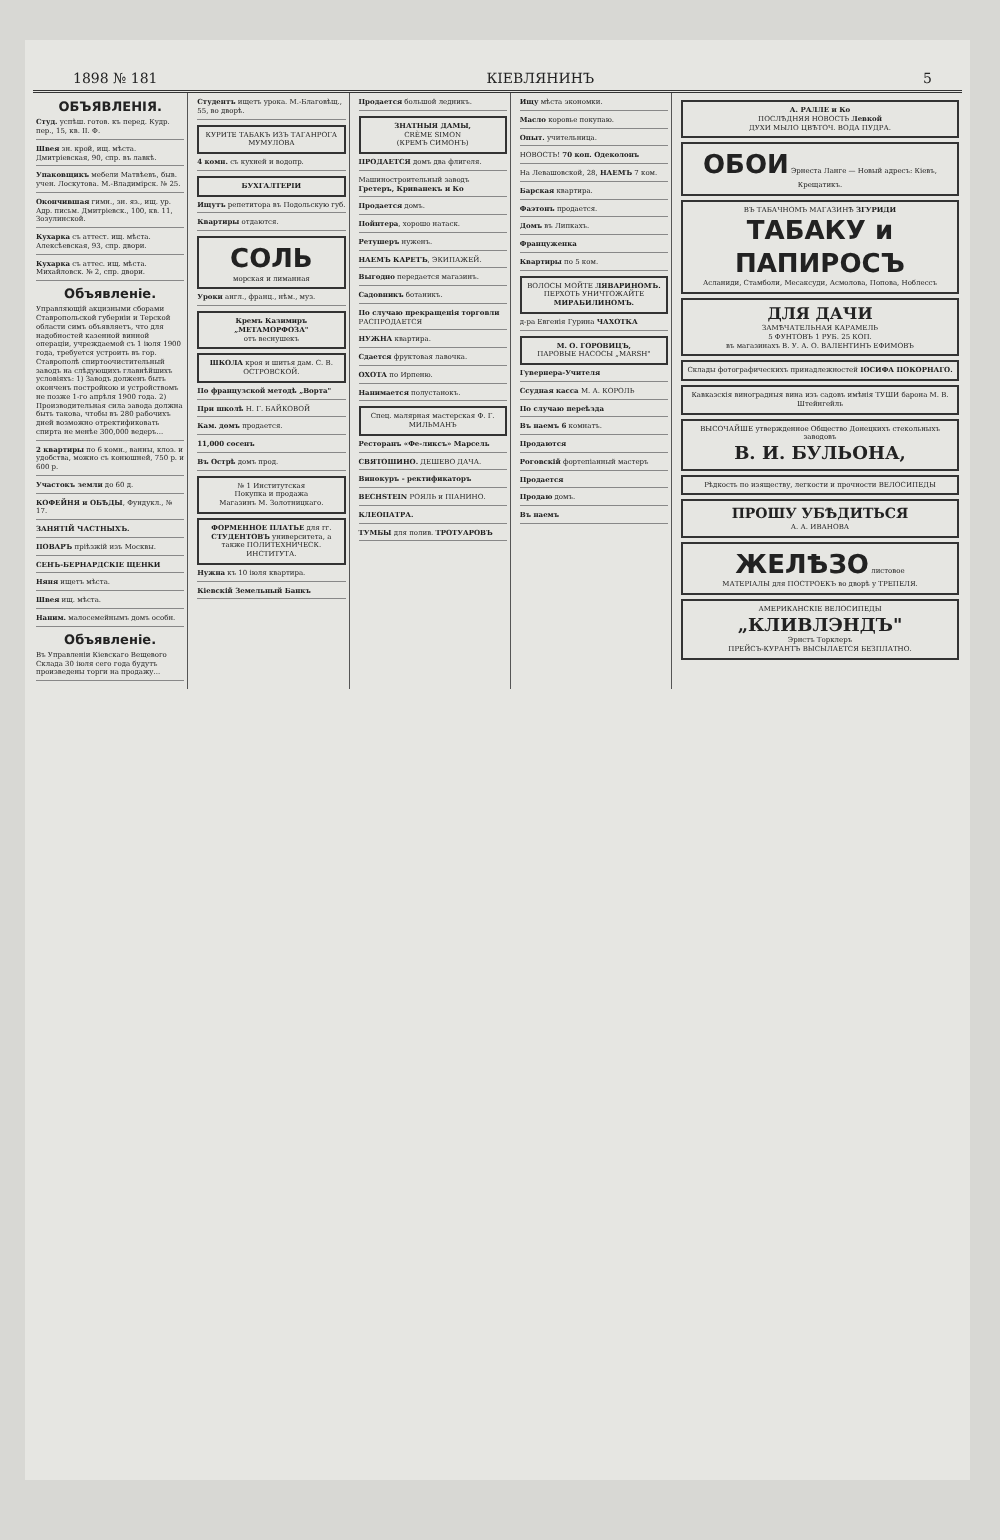1898 № 181 КІЕВЛЯНИНЪ 5
ОБЪЯВЛЕНІЯ.
Студ. успѣш. готов. къ перед. Кудр. пер., 15, кв. II. Ф.
Швея зн. крой, ищ. мѣста. Дмитріевская, 90, спр. въ лавкѣ.
Упаковщикъ мебели Матвѣевъ, быв. учен. Лоскутова. М.-Владимірск. № 25.
Окончившая гимн., зн. яз., ищ. ур. Адр. письм. Дмитріевск., 100, кв. 11, Зозулинской.
Кухарка съ аттест. ищ. мѣста. Алексѣевская, 93, спр. двори.
Кухарка съ аттес. ищ. мѣста. Михайловск. № 2, спр. двори.
Объявленіе.
Управляющій акцизными сборами Ставропольской губерніи и Терской области симъ объявляетъ, что для надобностей казенной винной операціи, учреждаемой съ 1 іюля 1900 года, требуется устроить въ гор. Ставрополѣ спиртоочистительный заводъ на слѣдующихъ главнѣйшихъ условіяхъ: 1) Заводъ долженъ быть оконченъ постройкою и устройствомъ не позже 1-го апрѣля 1900 года. 2) Производительная сила завода должна быть такова, чтобы въ 280 рабочихъ дней возможно отректификовать спирта не менѣе 300,000 ведеръ...
2 квартиры по 6 комн., ванны, клоз. и удобства, можно съ конюшней, 750 р. и 600 р.
Участокъ земли до 60 д.
КОФЕЙНЯ и ОБѢДЫ, Фундукл., № 17.
ЗАНЯТІЙ ЧАСТНЫХЪ.
ПОВАРЪ пріѣзжій изъ Москвы.
СЕНЪ-БЕРНАРДСКІЕ ЩЕНКИ
Няня ищетъ мѣста.
Швея ищ. мѣста.
Наним. малосемейнымъ домъ особн.
Объявленіе.
Въ Управленіи Кіевскаго Вещевого Склада 30 іюля сего года будутъ произведены торги на продажу...
Студентъ ищетъ урока. М.-Благовѣщ., 55, во дворѣ.
КУРИТЕ ТАБАКЪ ИЗЪ ТАГАНРОГА МУМУЛОВА
4 комн. съ кухней и водопр.
БУХГАЛТЕРІИ
Ищутъ репетитора въ Подольскую губ.
Квартиры отдаются.
СОЛЬ
морская и лиманная
Уроки англ., франц., нѣм., муз.
Кремъ Казимиръ „МЕТАМОРФОЗА"
отъ веснушекъ
ШКОЛА кроя и шитья дам. С. В. ОСТРОВСКОЙ.
По французской методѣ „Ворта"
При школѣ Н. Г. БАЙКОВОЙ
Кам. домъ продается.
11,000 сосенъ
Въ Острѣ домъ прод.
№ 1 Институтская
Покупка и продажа
Магазинъ М. Золотницкаго.
ФОРМЕННОЕ ПЛАТЬЕ для гг. СТУДЕНТОВЪ университета, а также ПОЛИТЕХНИЧЕСК. ИНСТИТУТА.
Нужна къ 10 іюля квартира.
Кіевскій Земельный Банкъ
Продается большой ледникъ.
ЗНАТНЫЯ ДАМЫ,
CRÈME SIMON
(КРЕМЪ СИМОНЪ)
ПРОДАЕТСЯ домъ два флигеля.
Машиностроительный заводъ Гретеръ, Криванекъ и Ко
Продается домъ.
Пойнтера, хорошо натаск.
Ретушеръ нуженъ.
НАЕМЪ КАРЕТЪ, ЭКИПАЖЕЙ.
Выгодно передается магазинъ.
Садовникъ ботаникъ.
По случаю прекращенія торговли РАСПРОДАЕТСЯ
НУЖНА квартира.
Сдается фруктовая лавочка.
ОХОТА по Ирпеню.
Нанимается полустанокъ.
Спец. малярная мастерская Ф. Г. МИЛЬМАНЪ
Ресторанъ «Фе-ликсъ» Марсель
СВЯТОШИНО. ДЕШЕВО ДАЧА.
Винокуръ - ректификаторъ
BECHSTEIN РОЯЛЬ и ПІАНИНО.
КЛЕОПАТРА.
ТУМБЫ для полив. ТРОТУАРОВЪ
Ищу мѣста экономки.
Масло коровье покупаю.
Опыт. учительница.
НОВОСТЬ! 70 коп. Одеколонъ
На Левашовской, 28, НАЕМЪ 7 ком.
Барская квартира.
Фаэтонъ продается.
Домъ въ Липкахъ.
Француженка
Квартиры по 5 ком.
ВОЛОСЫ МОЙТЕ ЛЯВАРИНОМЪ. ПЕРХОТЬ УНИЧТОЖАЙТЕ МИРАБИЛИНОМЪ.
д-ра Евгенія Гурина ЧАХОТКА
М. О. ГОРОВИЦЪ,
ПАРОВЫЕ НАСОСЫ „MARSH"
Гувернера-Учителя
Ссудная касса М. А. КОРОЛЬ
По случаю переѣзда
Въ наемъ 6 комнатъ.
Продаются
Роговскій фортепіанный мастеръ
Продается
Продаю домъ.
Въ наемъ
А. РАЛЛЕ и Ко
ПОСЛѢДНЯЯ НОВОСТЬ Левкой
ДУХИ МЫЛО ЦВѢТОЧ. ВОДА ПУДРА.
ОБОИ Эрнеста Ланге — Новый адресъ: Кіевъ, Крещатикъ.
ВЪ ТАБАЧНОМЪ МАГАЗИНѢ ЗГУРИДИ
ТАБАКУ и ПАПИРОСЪ
Асланиди, Стамболи, Месаксуди, Асмолова, Попова, Ноблессъ
ДЛЯ ДАЧИ
ЗАМѢЧАТЕЛЬНАЯ КАРАМЕЛЬ
5 ФУНТОВЪ 1 РУБ. 25 КОП.
въ магазинахъ В. У. А. О. ВАЛЕНТИНЪ ЕФИМОВЪ
Склады фотографическихъ принадлежностей ІОСИФА ПОКОРНАГО.
Кавказскія виноградныя вина изъ садовъ имѣнія ТУШИ барона М. В. Штейнгейль
ВЫСОЧАЙШЕ утвержденное Общество Донецкихъ стекольныхъ заводовъ
В. И. БУЛЬОНА,
Рѣдкость по изяществу, легкости и прочности ВЕЛОСИПЕДЫ
ПРОШУ УБѢДИТЬСЯ
А. А. ИВАНОВА
ЖЕЛѢЗО листовое
МАТЕРІАЛЫ для ПОСТРОЕКЪ во дворѣ у ТРЕПЕЛЯ.
АМЕРИКАНСКІЕ ВЕЛОСИПЕДЫ „КЛИВЛЭНДЪ"
Эрнстъ Торклеръ
ПРЕЙСЪ-КУРАНТЪ ВЫСЫЛАЕТСЯ БЕЗПЛАТНО.